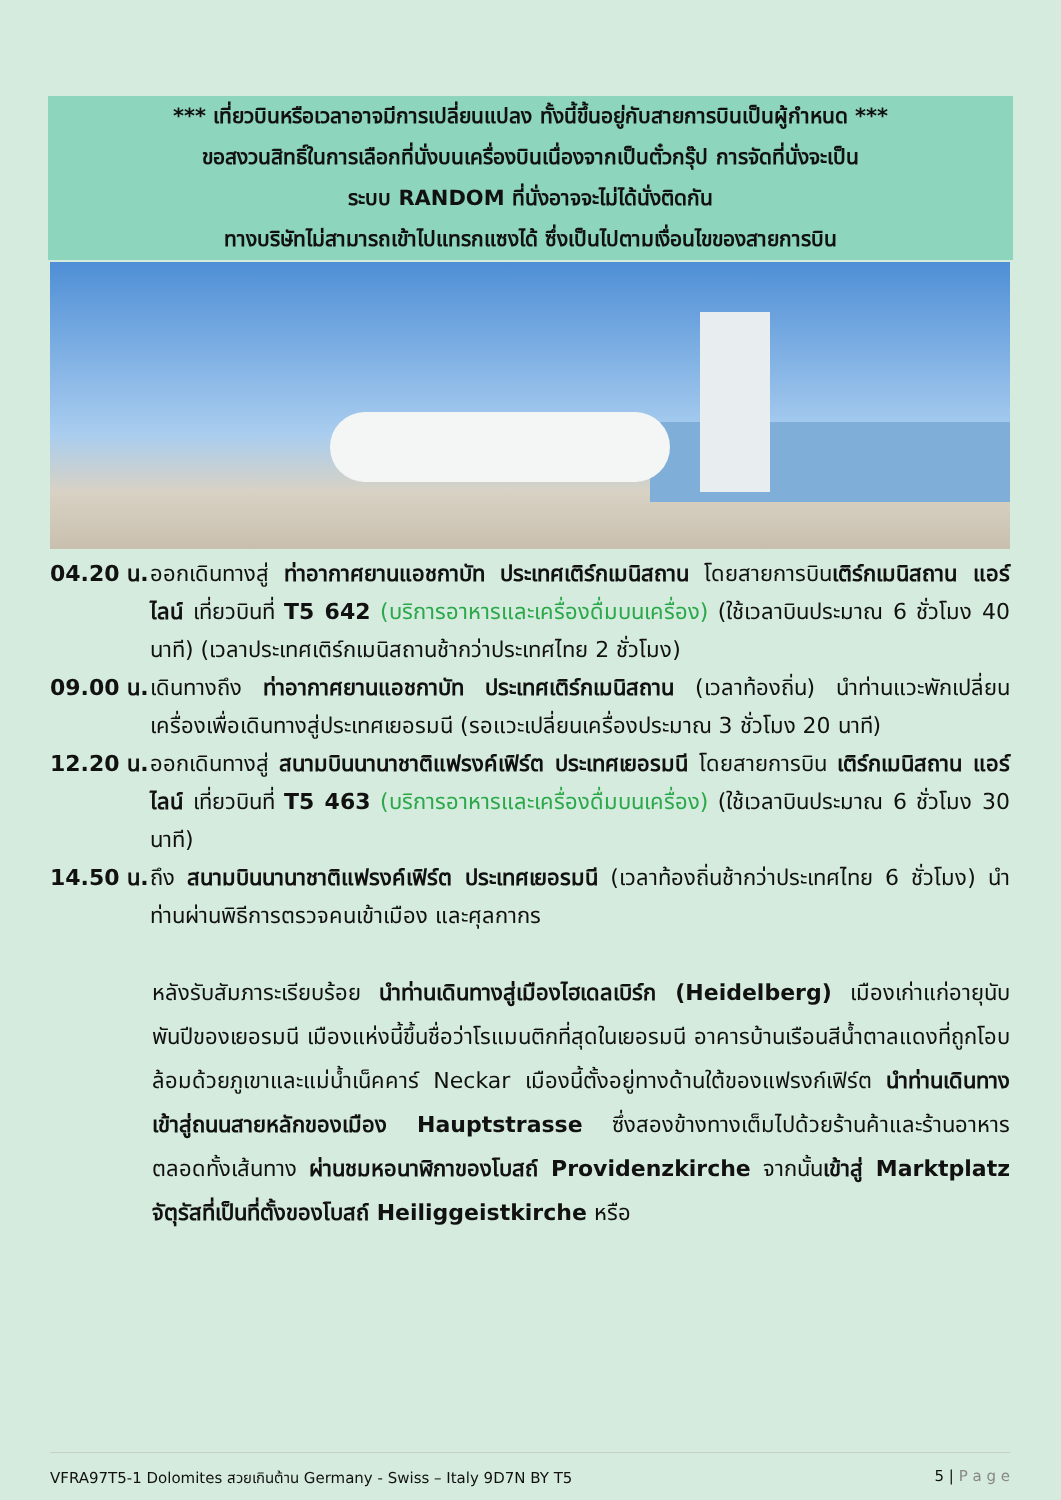*** เที่ยวบินหรือเวลาอาจมีการเปลี่ยนแปลง ทั้งนี้ขึ้นอยู่กับสายการบินเป็นผู้กำหนด ***
ขอสงวนสิทธิ์ในการเลือกที่นั่งบนเครื่องบินเนื่องจากเป็นตั๋วกรุ๊ป การจัดที่นั่งจะเป็น
ระบบ RANDOM ที่นั่งอาจจะไม่ได้นั่งติดกัน
ทางบริษัทไม่สามารถเข้าไปแทรกแซงได้ ซึ่งเป็นไปตามเงื่อนไขของสายการบิน
04.20 น.
ออกเดินทางสู่ ท่าอากาศยานแอชกาบัท ประเทศเติร์กเมนิสถาน โดยสายการบินเติร์กเมนิสถาน แอร์ไลน์ เที่ยวบินที่ T5 642 (บริการอาหารและเครื่องดื่มบนเครื่อง) (ใช้เวลาบินประมาณ 6 ชั่วโมง 40 นาที) (เวลาประเทศเติร์กเมนิสถานช้ากว่าประเทศไทย 2 ชั่วโมง)
09.00 น.
เดินทางถึง ท่าอากาศยานแอชกาบัท ประเทศเติร์กเมนิสถาน (เวลาท้องถิ่น) นำท่านแวะพักเปลี่ยนเครื่องเพื่อเดินทางสู่ประเทศเยอรมนี (รอแวะเปลี่ยนเครื่องประมาณ 3 ชั่วโมง 20 นาที)
12.20 น.
ออกเดินทางสู่ สนามบินนานาชาติแฟรงค์เฟิร์ต ประเทศเยอรมนี โดยสายการบิน เติร์กเมนิสถาน แอร์ไลน์ เที่ยวบินที่ T5 463 (บริการอาหารและเครื่องดื่มบนเครื่อง) (ใช้เวลาบินประมาณ 6 ชั่วโมง 30 นาที)
14.50 น.
ถึง สนามบินนานาชาติแฟรงค์เฟิร์ต ประเทศเยอรมนี (เวลาท้องถิ่นช้ากว่าประเทศไทย 6 ชั่วโมง) นำท่านผ่านพิธีการตรวจคนเข้าเมือง และศุลกากร
หลังรับสัมภาระเรียบร้อย นำท่านเดินทางสู่เมืองไฮเดลเบิร์ก (Heidelberg) เมืองเก่าแก่อายุนับพันปีของเยอรมนี เมืองแห่งนี้ขึ้นชื่อว่าโรแมนติกที่สุดในเยอรมนี อาคารบ้านเรือนสีน้ำตาลแดงที่ถูกโอบล้อมด้วยภูเขาและแม่น้ำเน็คคาร์ Neckar เมืองนี้ตั้งอยู่ทางด้านใต้ของแฟรงก์เฟิร์ต นำท่านเดินทางเข้าสู่ถนนสายหลักของเมือง Hauptstrasse ซึ่งสองข้างทางเต็มไปด้วยร้านค้าและร้านอาหารตลอดทั้งเส้นทาง ผ่านชมหอนาฬิกาของโบสถ์ Providenzkirche จากนั้นเข้าสู่ Marktplatz จัตุรัสที่เป็นที่ตั้งของโบสถ์ Heiliggeistkirche หรือ
VFRA97T5-1 Dolomites สวยเกินต้าน Germany - Swiss – Italy 9D7N BY T5 5 | P a g e